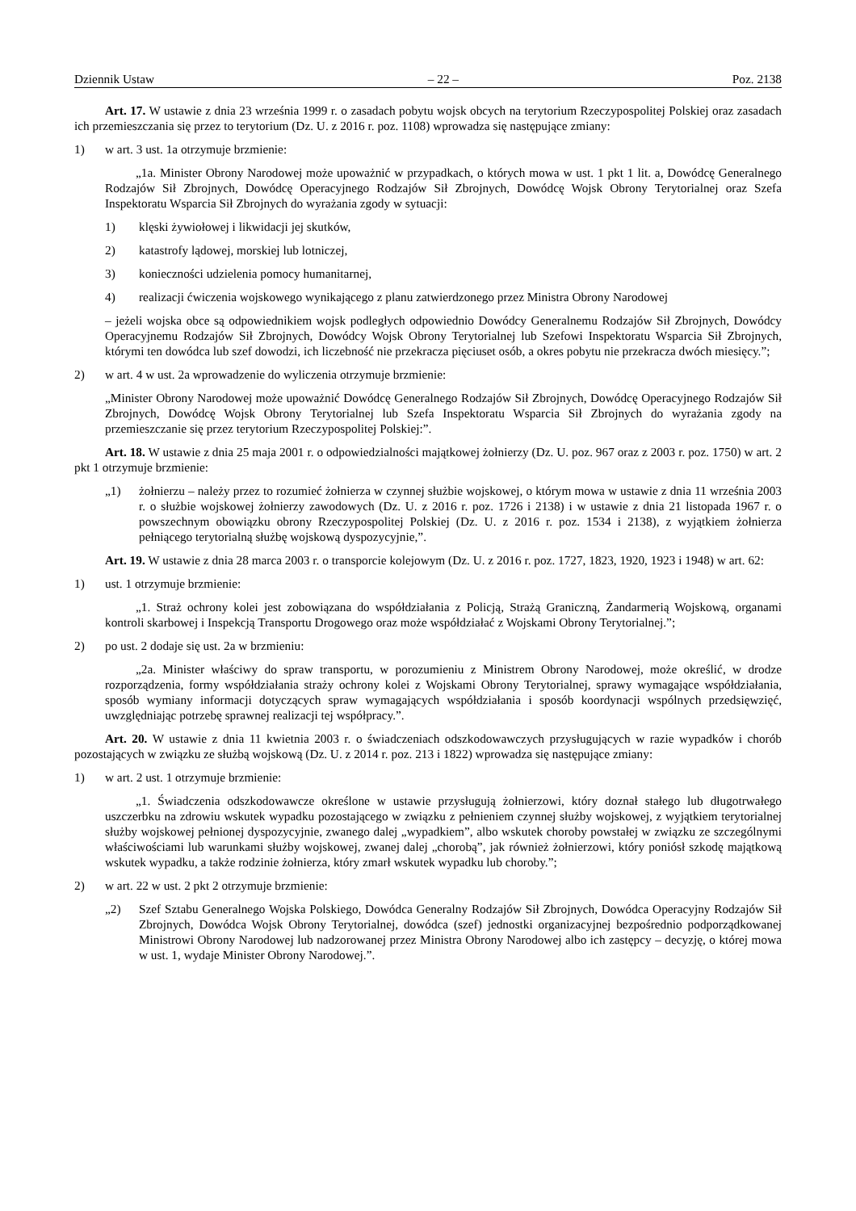Dziennik Ustaw – 22 – Poz. 2138
Art. 17. W ustawie z dnia 23 września 1999 r. o zasadach pobytu wojsk obcych na terytorium Rzeczypospolitej Polskiej oraz zasadach ich przemieszczania się przez to terytorium (Dz. U. z 2016 r. poz. 1108) wprowadza się następujące zmiany:
1) w art. 3 ust. 1a otrzymuje brzmienie:
„1a. Minister Obrony Narodowej może upoważnić w przypadkach, o których mowa w ust. 1 pkt 1 lit. a, Dowódcę Generalnego Rodzajów Sił Zbrojnych, Dowódcę Operacyjnego Rodzajów Sił Zbrojnych, Dowódcę Wojsk Obrony Terytorialnej oraz Szefa Inspektoratu Wsparcia Sił Zbrojnych do wyrażania zgody w sytuacji:
1) klęski żywiołowej i likwidacji jej skutków,
2) katastrofy lądowej, morskiej lub lotniczej,
3) konieczności udzielenia pomocy humanitarnej,
4) realizacji ćwiczenia wojskowego wynikającego z planu zatwierdzonego przez Ministra Obrony Narodowej
– jeżeli wojska obce są odpowiednikiem wojsk podległych odpowiednio Dowódcy Generalnemu Rodzajów Sił Zbrojnych, Dowódcy Operacyjnemu Rodzajów Sił Zbrojnych, Dowódcy Wojsk Obrony Terytorialnej lub Szefowi Inspektoratu Wsparcia Sił Zbrojnych, którymi ten dowódca lub szef dowodzi, ich liczebność nie przekracza pięciuset osób, a okres pobytu nie przekracza dwóch miesięcy.”;
2) w art. 4 w ust. 2a wprowadzenie do wyliczenia otrzymuje brzmienie:
„Minister Obrony Narodowej może upoważnić Dowódcę Generalnego Rodzajów Sił Zbrojnych, Dowódcę Operacyjnego Rodzajów Sił Zbrojnych, Dowódcę Wojsk Obrony Terytorialnej lub Szefa Inspektoratu Wsparcia Sił Zbrojnych do wyrażania zgody na przemieszczanie się przez terytorium Rzeczypospolitej Polskiej:”.
Art. 18. W ustawie z dnia 25 maja 2001 r. o odpowiedzialności majątkowej żołnierzy (Dz. U. poz. 967 oraz z 2003 r. poz. 1750) w art. 2 pkt 1 otrzymuje brzmienie:
„1) żołnierzu – należy przez to rozumieć żołnierza w czynnej służbie wojskowej, o którym mowa w ustawie z dnia 11 września 2003 r. o służbie wojskowej żołnierzy zawodowych (Dz. U. z 2016 r. poz. 1726 i 2138) i w ustawie z dnia 21 listopada 1967 r. o powszechnym obowiązku obrony Rzeczypospolitej Polskiej (Dz. U. z 2016 r. poz. 1534 i 2138), z wyjątkiem żołnierza pełniącego terytorialną służbę wojskową dyspozycyjnie,”.
Art. 19. W ustawie z dnia 28 marca 2003 r. o transporcie kolejowym (Dz. U. z 2016 r. poz. 1727, 1823, 1920, 1923 i 1948) w art. 62:
1) ust. 1 otrzymuje brzmienie:
„1. Straż ochrony kolei jest zobowiązana do współdziałania z Policją, Strażą Graniczną, Żandarmerią Wojskową, organami kontroli skarbowej i Inspekcją Transportu Drogowego oraz może współdziałać z Wojskami Obrony Terytorialnej.”;
2) po ust. 2 dodaje się ust. 2a w brzmieniu:
„2a. Minister właściwy do spraw transportu, w porozumieniu z Ministrem Obrony Narodowej, może określić, w drodze rozporządzenia, formy współdziałania straży ochrony kolei z Wojskami Obrony Terytorialnej, sprawy wymagające współdziałania, sposób wymiany informacji dotyczących spraw wymagających współdziałania i sposób koordynacji wspólnych przedsięwzięć, uwzględniając potrzebę sprawnej realizacji tej współpracy.”.
Art. 20. W ustawie z dnia 11 kwietnia 2003 r. o świadczeniach odszkodowawczych przysługujących w razie wypadków i chorób pozostających w związku ze służbą wojskową (Dz. U. z 2014 r. poz. 213 i 1822) wprowadza się następujące zmiany:
1) w art. 2 ust. 1 otrzymuje brzmienie:
„1. Świadczenia odszkodowawcze określone w ustawie przysługują żołnierzowi, który doznał stałego lub długotrwałego uszczerbku na zdrowiu wskutek wypadku pozostającego w związku z pełnieniem czynnej służby wojskowej, z wyjątkiem terytorialnej służby wojskowej pełnionej dyspozycyjnie, zwanego dalej „wypadkiem”, albo wskutek choroby powstałej w związku ze szczególnymi właściwościami lub warunkami służby wojskowej, zwanej dalej „chorobą”, jak również żołnierzowi, który poniósł szkodę majątkową wskutek wypadku, a także rodzinie żołnierza, który zmarł wskutek wypadku lub choroby.”;
2) w art. 22 w ust. 2 pkt 2 otrzymuje brzmienie:
„2) Szef Sztabu Generalnego Wojska Polskiego, Dowódca Generalny Rodzajów Sił Zbrojnych, Dowódca Operacyjny Rodzajów Sił Zbrojnych, Dowódca Wojsk Obrony Terytorialnej, dowódca (szef) jednostki organizacyjnej bezpośrednio podporządkowanej Ministrowi Obrony Narodowej lub nadzorowanej przez Ministra Obrony Narodowej albo ich zastępcy – decyzję, o której mowa w ust. 1, wydaje Minister Obrony Narodowej.”.